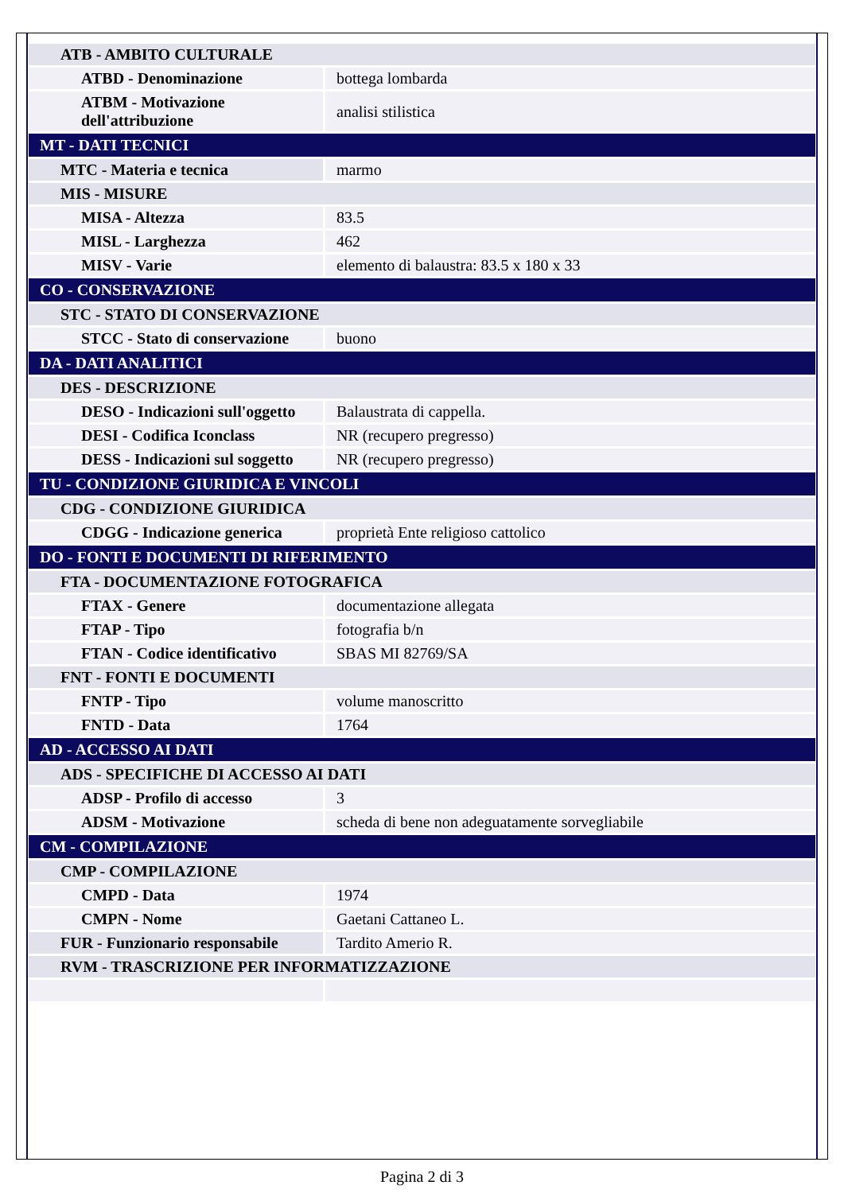| ATB - AMBITO CULTURALE | |
| ATBD - Denominazione | bottega lombarda |
| ATBM - Motivazione dell'attribuzione | analisi stilistica |
| MT - DATI TECNICI | |
| MTC - Materia e tecnica | marmo |
| MIS - MISURE | |
| MISA - Altezza | 83.5 |
| MISL - Larghezza | 462 |
| MISV - Varie | elemento di balaustra: 83.5 x 180 x 33 |
| CO - CONSERVAZIONE | |
| STC - STATO DI CONSERVAZIONE | |
| STCC - Stato di conservazione | buono |
| DA - DATI ANALITICI | |
| DES - DESCRIZIONE | |
| DESO - Indicazioni sull'oggetto | Balaustrata di cappella. |
| DESI - Codifica Iconclass | NR (recupero pregresso) |
| DESS - Indicazioni sul soggetto | NR (recupero pregresso) |
| TU - CONDIZIONE GIURIDICA E VINCOLI | |
| CDG - CONDIZIONE GIURIDICA | |
| CDGG - Indicazione generica | proprietà Ente religioso cattolico |
| DO - FONTI E DOCUMENTI DI RIFERIMENTO | |
| FTA - DOCUMENTAZIONE FOTOGRAFICA | |
| FTAX - Genere | documentazione allegata |
| FTAP - Tipo | fotografia b/n |
| FTAN - Codice identificativo | SBAS MI 82769/SA |
| FNT - FONTI E DOCUMENTI | |
| FNTP - Tipo | volume manoscritto |
| FNTD - Data | 1764 |
| AD - ACCESSO AI DATI | |
| ADS - SPECIFICHE DI ACCESSO AI DATI | |
| ADSP - Profilo di accesso | 3 |
| ADSM - Motivazione | scheda di bene non adeguatamente sorvegliabile |
| CM - COMPILAZIONE | |
| CMP - COMPILAZIONE | |
| CMPD - Data | 1974 |
| CMPN - Nome | Gaetani Cattaneo L. |
| FUR - Funzionario responsabile | Tardito Amerio R. |
| RVM - TRASCRIZIONE PER INFORMATIZZAZIONE | |
Pagina 2 di 3